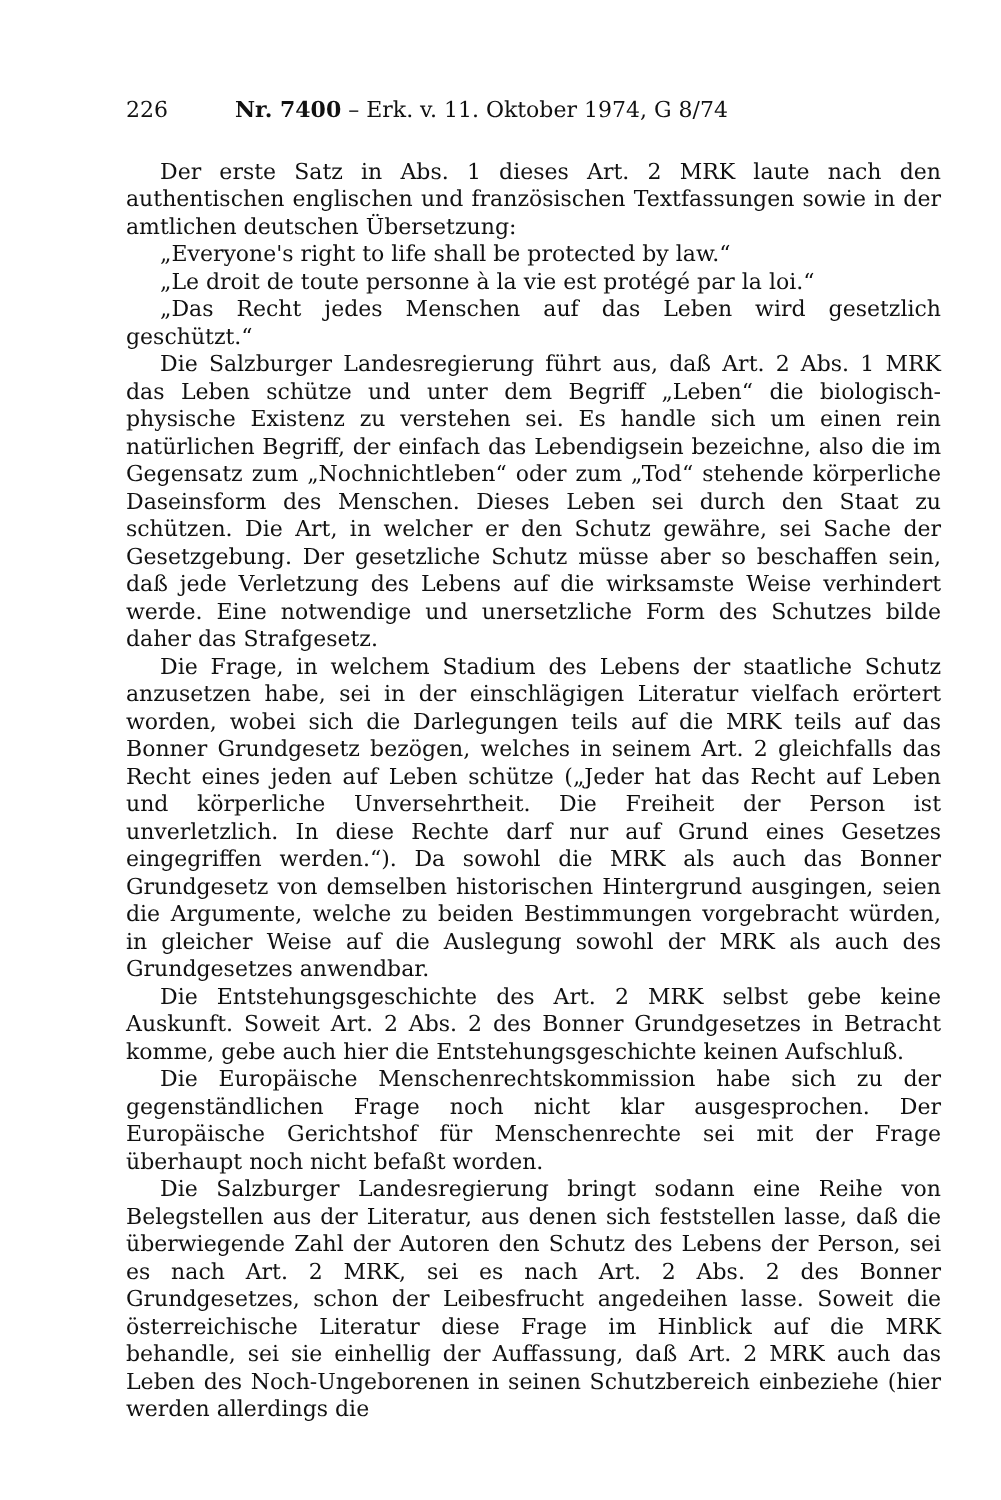226 Nr. 7400 – Erk. v. 11. Oktober 1974, G 8/74
Der erste Satz in Abs. 1 dieses Art. 2 MRK laute nach den authentischen englischen und französischen Textfassungen sowie in der amtlichen deutschen Übersetzung:
„Everyone's right to life shall be protected by law.“
„Le droit de toute personne à la vie est protégé par la loi.“
„Das Recht jedes Menschen auf das Leben wird gesetzlich geschützt.“
Die Salzburger Landesregierung führt aus, daß Art. 2 Abs. 1 MRK das Leben schütze und unter dem Begriff „Leben“ die biologisch-physische Existenz zu verstehen sei. Es handle sich um einen rein natürlichen Begriff, der einfach das Lebendigsein bezeichne, also die im Gegensatz zum „Nochnichtleben“ oder zum „Tod“ stehende körperliche Daseinsform des Menschen. Dieses Leben sei durch den Staat zu schützen. Die Art, in welcher er den Schutz gewähre, sei Sache der Gesetzgebung. Der gesetzliche Schutz müsse aber so beschaffen sein, daß jede Verletzung des Lebens auf die wirksamste Weise verhindert werde. Eine notwendige und unersetzliche Form des Schutzes bilde daher das Strafgesetz.
Die Frage, in welchem Stadium des Lebens der staatliche Schutz anzusetzen habe, sei in der einschlägigen Literatur vielfach erörtert worden, wobei sich die Darlegungen teils auf die MRK teils auf das Bonner Grundgesetz bezögen, welches in seinem Art. 2 gleichfalls das Recht eines jeden auf Leben schütze („Jeder hat das Recht auf Leben und körperliche Unversehrtheit. Die Freiheit der Person ist unverletzlich. In diese Rechte darf nur auf Grund eines Gesetzes eingegriffen werden.“). Da sowohl die MRK als auch das Bonner Grundgesetz von demselben historischen Hintergrund ausgingen, seien die Argumente, welche zu beiden Bestimmungen vorgebracht würden, in gleicher Weise auf die Auslegung sowohl der MRK als auch des Grundgesetzes anwendbar.
Die Entstehungsgeschichte des Art. 2 MRK selbst gebe keine Auskunft. Soweit Art. 2 Abs. 2 des Bonner Grundgesetzes in Betracht komme, gebe auch hier die Entstehungsgeschichte keinen Aufschluß.
Die Europäische Menschenrechtskommission habe sich zu der gegenständlichen Frage noch nicht klar ausgesprochen. Der Europäische Gerichtshof für Menschenrechte sei mit der Frage überhaupt noch nicht befaßt worden.
Die Salzburger Landesregierung bringt sodann eine Reihe von Belegstellen aus der Literatur, aus denen sich feststellen lasse, daß die überwiegende Zahl der Autoren den Schutz des Lebens der Person, sei es nach Art. 2 MRK, sei es nach Art. 2 Abs. 2 des Bonner Grundgesetzes, schon der Leibesfrucht angedeihen lasse. Soweit die österreichische Literatur diese Frage im Hinblick auf die MRK behandle, sei sie einhellig der Auffassung, daß Art. 2 MRK auch das Leben des Noch-Ungeborenen in seinen Schutzbereich einbeziehe (hier werden allerdings die